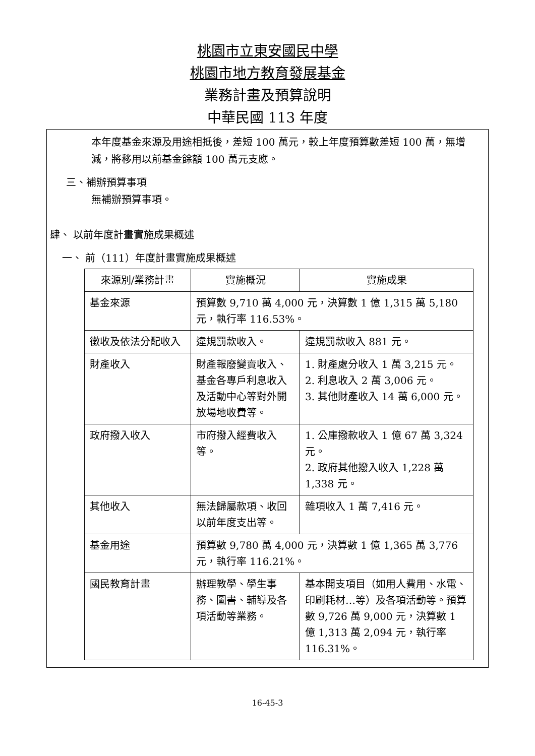桃園市立東安國民中學
桃園市地方教育發展基金
業務計畫及預算說明
中華民國 113 年度
本年度基金來源及用途相抵後，差短 100 萬元，較上年度預算數差短 100 萬，無增減，將移用以前基金餘額 100 萬元支應。
三、補辦預算事項
無補辦預算事項。
肆、 以前年度計畫實施成果概述
一、 前（111）年度計畫實施成果概述
| 來源別/業務計畫 | 實施概況 | 實施成果 |
| --- | --- | --- |
| 基金來源 | 預算數 9,710 萬 4,000 元，決算數 1 億 1,315 萬 5,180 元，執行率 116.53%。 | |
| 徵收及依法分配收入 | 違規罰款收入。 | 違規罰款收入 881 元。 |
| 財產收入 | 財產報廢變賣收入、基金各專戶利息收入及活動中心等對外開放場地收費等。 | 1. 財產處分收入 1 萬 3,215 元。 2. 利息收入 2 萬 3,006 元。 3. 其他財產收入 14 萬 6,000 元。 |
| 政府撥入收入 | 市府撥入經費收入等。 | 1. 公庫撥款收入 1 億 67 萬 3,324 元。 2. 政府其他撥入收入 1,228 萬 1,338 元。 |
| 其他收入 | 無法歸屬款項、收回以前年度支出等。 | 雜項收入 1 萬 7,416 元。 |
| 基金用途 | 預算數 9,780 萬 4,000 元，決算數 1 億 1,365 萬 3,776 元，執行率 116.21%。 | |
| 國民教育計畫 | 辦理教學、學生事務、圖書、輔導及各項活動等業務。 | 基本開支項目（如用人費用、水電、印刷耗材…等）及各項活動等。預算數 9,726 萬 9,000 元，決算數 1 億 1,313 萬 2,094 元，執行率 116.31%。 |
16-45-3